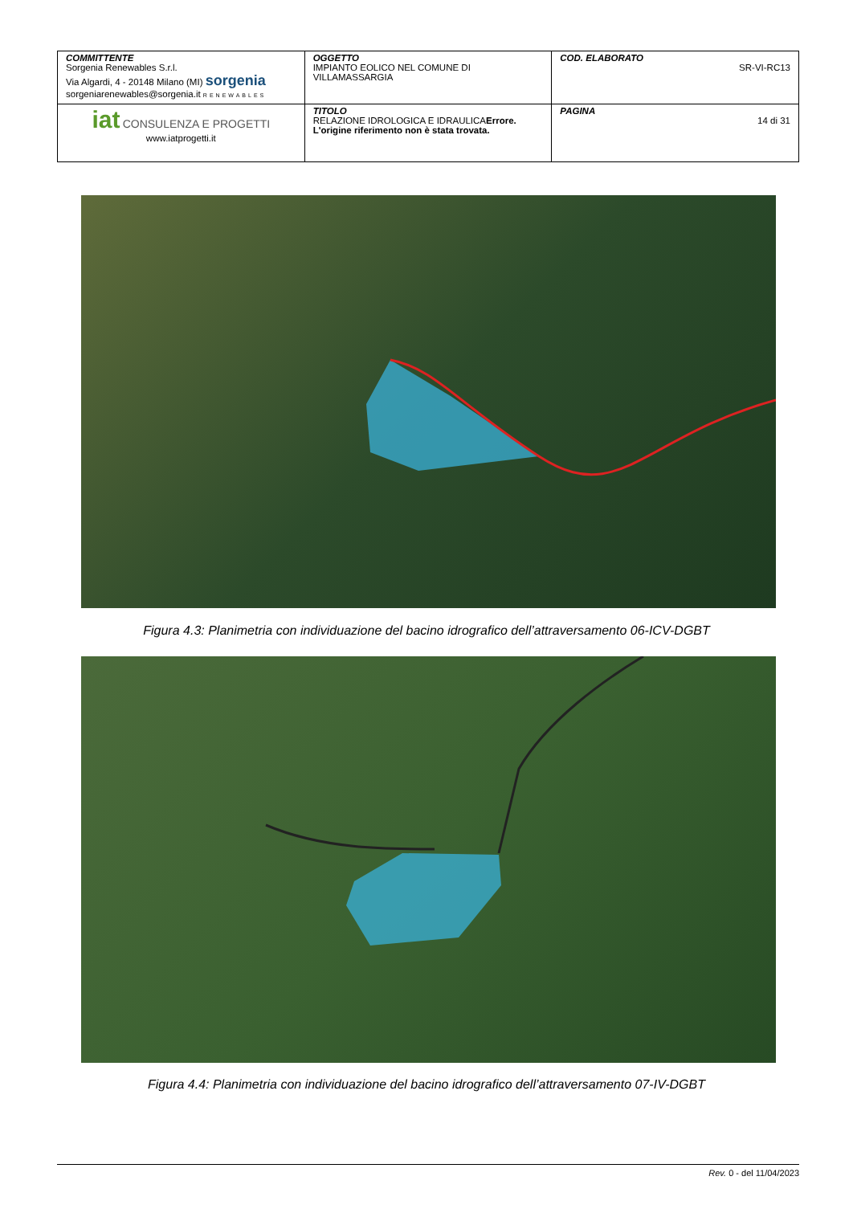| COMMITTENTE Sorgenia Renewables S.r.l. Via Algardi, 4 - 20148 Milano (MI) sorgenia sorgeniarenewables@sorgenia.it RENEWABLES | OGGETTO IMPIANTO EOLICO NEL COMUNE DI VILLAMASSARGIA | COD. ELABORATO SR-VI-RC13 |
| iat CONSULENZA E PROGETTI www.iatprogetti.it | TITOLO RELAZIONE IDROLOGICA E IDRAULICA Errore. L'origine riferimento non è stata trovata. | PAGINA 14 di 31 |
Figura 4.3: Planimetria con individuazione del bacino idrografico dell’attraversamento 06-ICV-DGBT
Figura 4.4: Planimetria con individuazione del bacino idrografico dell’attraversamento 07-IV-DGBT
Rev. 0 - del 11/04/2023